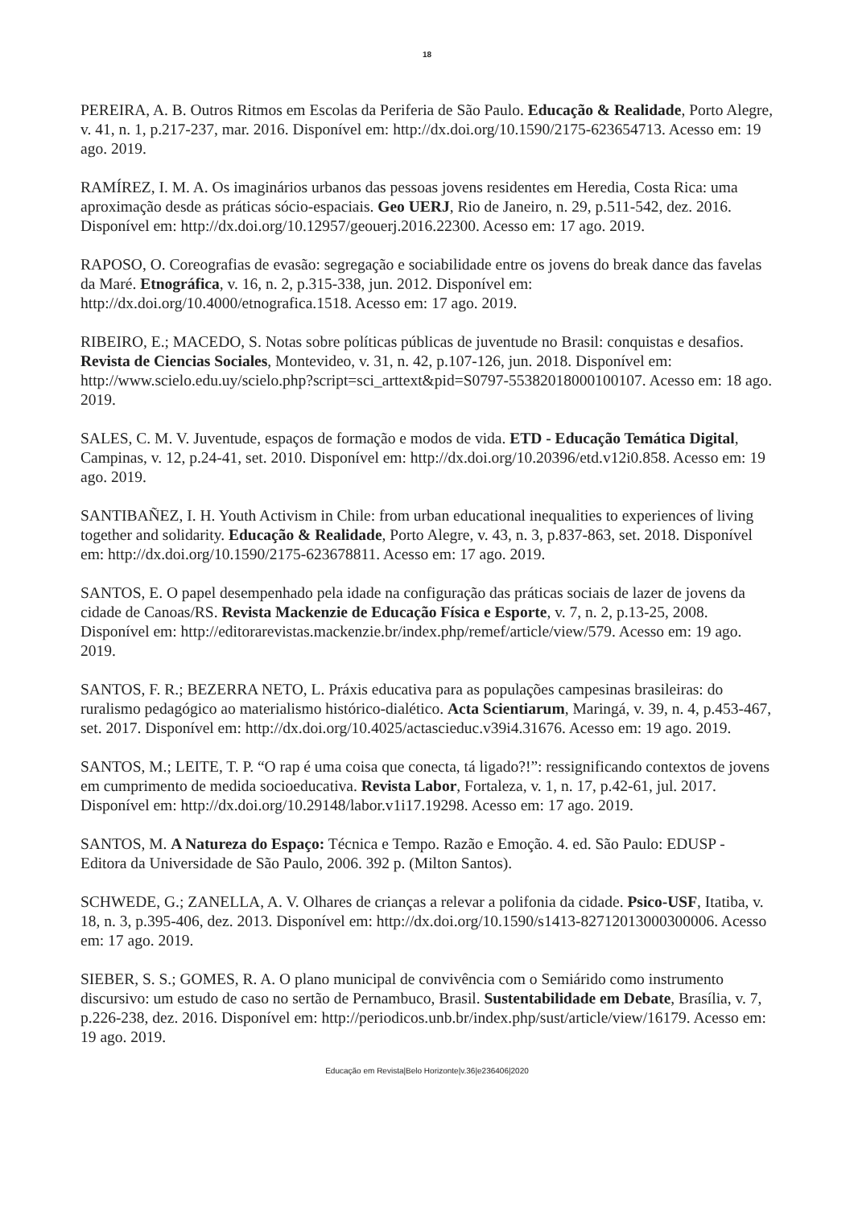18
PEREIRA, A. B. Outros Ritmos em Escolas da Periferia de São Paulo. Educação & Realidade, Porto Alegre, v. 41, n. 1, p.217-237, mar. 2016. Disponível em: http://dx.doi.org/10.1590/2175-623654713. Acesso em: 19 ago. 2019.
RAMÍREZ, I. M. A. Os imaginários urbanos das pessoas jovens residentes em Heredia, Costa Rica: uma aproximação desde as práticas sócio-espaciais. Geo UERJ, Rio de Janeiro, n. 29, p.511-542, dez. 2016. Disponível em: http://dx.doi.org/10.12957/geouerj.2016.22300. Acesso em: 17 ago. 2019.
RAPOSO, O. Coreografias de evasão: segregação e sociabilidade entre os jovens do break dance das favelas da Maré. Etnográfica, v. 16, n. 2, p.315-338, jun. 2012. Disponível em: http://dx.doi.org/10.4000/etnografica.1518. Acesso em: 17 ago. 2019.
RIBEIRO, E.; MACEDO, S. Notas sobre políticas públicas de juventude no Brasil: conquistas e desafios. Revista de Ciencias Sociales, Montevideo, v. 31, n. 42, p.107-126, jun. 2018. Disponível em: http://www.scielo.edu.uy/scielo.php?script=sci_arttext&pid=S0797-55382018000100107. Acesso em: 18 ago. 2019.
SALES, C. M. V. Juventude, espaços de formação e modos de vida. ETD - Educação Temática Digital, Campinas, v. 12, p.24-41, set. 2010. Disponível em: http://dx.doi.org/10.20396/etd.v12i0.858. Acesso em: 19 ago. 2019.
SANTIBAÑEZ, I. H. Youth Activism in Chile: from urban educational inequalities to experiences of living together and solidarity. Educação & Realidade, Porto Alegre, v. 43, n. 3, p.837-863, set. 2018. Disponível em: http://dx.doi.org/10.1590/2175-623678811. Acesso em: 17 ago. 2019.
SANTOS, E. O papel desempenhado pela idade na configuração das práticas sociais de lazer de jovens da cidade de Canoas/RS. Revista Mackenzie de Educação Física e Esporte, v. 7, n. 2, p.13-25, 2008. Disponível em: http://editorarevistas.mackenzie.br/index.php/remef/article/view/579. Acesso em: 19 ago. 2019.
SANTOS, F. R.; BEZERRA NETO, L. Práxis educativa para as populações campesinas brasileiras: do ruralismo pedagógico ao materialismo histórico-dialético. Acta Scientiarum, Maringá, v. 39, n. 4, p.453-467, set. 2017. Disponível em: http://dx.doi.org/10.4025/actascieduc.v39i4.31676. Acesso em: 19 ago. 2019.
SANTOS, M.; LEITE, T. P. “O rap é uma coisa que conecta, tá ligado?!”: ressignificando contextos de jovens em cumprimento de medida socioeducativa. Revista Labor, Fortaleza, v. 1, n. 17, p.42-61, jul. 2017. Disponível em: http://dx.doi.org/10.29148/labor.v1i17.19298. Acesso em: 17 ago. 2019.
SANTOS, M. A Natureza do Espaço: Técnica e Tempo. Razão e Emoção. 4. ed. São Paulo: EDUSP - Editora da Universidade de São Paulo, 2006. 392 p. (Milton Santos).
SCHWEDE, G.; ZANELLA, A. V. Olhares de crianças a relevar a polifonia da cidade. Psico-USF, Itatiba, v. 18, n. 3, p.395-406, dez. 2013. Disponível em: http://dx.doi.org/10.1590/s1413-82712013000300006. Acesso em: 17 ago. 2019.
SIEBER, S. S.; GOMES, R. A. O plano municipal de convivência com o Semiárido como instrumento discursivo: um estudo de caso no sertão de Pernambuco, Brasil. Sustentabilidade em Debate, Brasília, v. 7, p.226-238, dez. 2016. Disponível em: http://periodicos.unb.br/index.php/sust/article/view/16179. Acesso em: 19 ago. 2019.
Educação em Revista|Belo Horizonte|v.36|e236406|2020